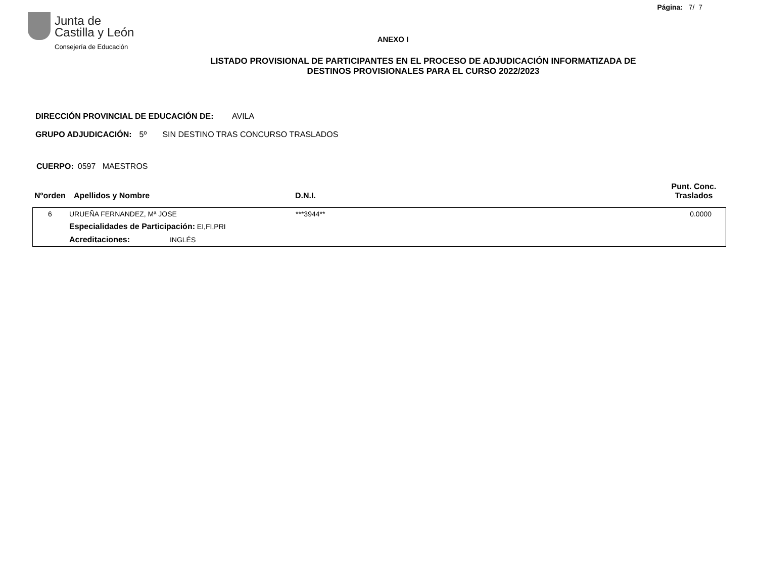Página: 7/ 7
Junta de
Castilla y León
Consejería de Educación
ANEXO I
LISTADO PROVISIONAL DE PARTICIPANTES EN EL PROCESO DE ADJUDICACIÓN INFORMATIZADA DE
DESTINOS PROVISIONALES PARA EL CURSO 2022/2023
DIRECCIÓN PROVINCIAL DE EDUCACIÓN DE: AVILA
GRUPO ADJUDICACIÓN: 5º SIN DESTINO TRAS CONCURSO TRASLADOS
CUERPO: 0597 MAESTROS
| Nºorden | Apellidos y Nombre | D.N.I. | Punt. Conc. Traslados |
| --- | --- | --- | --- |
| 6 | URUEÑA FERNANDEZ, Mª JOSE | ***3944** | 0.0000 |
| | Especialidades de Participación: EI,FI,PRI | | |
| | Acreditaciones: INGLÉS | | |